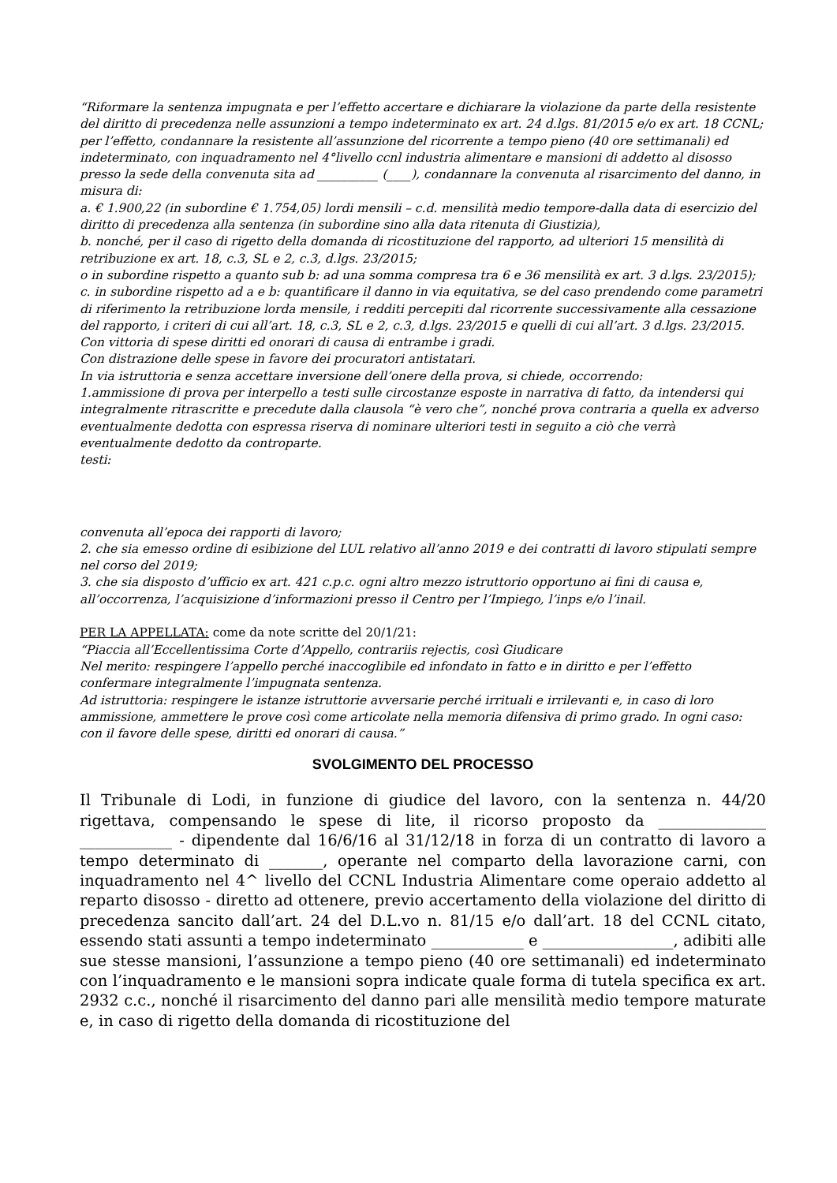“Riformare la sentenza impugnata e per l’effetto accertare e dichiarare la violazione da parte della resistente del diritto di precedenza nelle assunzioni a tempo indeterminato ex art. 24 d.lgs. 81/2015 e/o ex art. 18 CCNL;
per l’effetto, condannare la resistente all’assunzione del ricorrente a tempo pieno (40 ore settimanali) ed indeterminato, con inquadramento nel 4°livello ccnl industria alimentare e mansioni di addetto al disosso presso la sede della convenuta sita ad __________ (____), condannare la convenuta al risarcimento del danno, in misura di:
a. € 1.900,22 (in subordine € 1.754,05) lordi mensili – c.d. mensilità medio tempore-dalla data di esercizio del diritto di precedenza alla sentenza (in subordine sino alla data ritenuta di Giustizia),
b. nonché, per il caso di rigetto della domanda di ricostituzione del rapporto, ad ulteriori 15 mensilità di retribuzione ex art. 18, c.3, SL e 2, c.3, d.lgs. 23/2015;
o in subordine rispetto a quanto sub b: ad una somma compresa tra 6 e 36 mensilità ex art. 3 d.lgs. 23/2015);
c. in subordine rispetto ad a e b: quantificare il danno in via equitativa, se del caso prendendo come parametri di riferimento la retribuzione lorda mensile, i redditi percepiti dal ricorrente successivamente alla cessazione del rapporto, i criteri di cui all’art. 18, c.3, SL e 2, c.3, d.lgs. 23/2015 e quelli di cui all’art. 3 d.lgs. 23/2015.
Con vittoria di spese diritti ed onorari di causa di entrambe i gradi.
Con distrazione delle spese in favore dei procuratori antistatari.
In via istruttoria e senza accettare inversione dell’onere della prova, si chiede, occorrendo:
1.ammissione di prova per interpello a testi sulle circostanze esposte in narrativa di fatto, da intendersi qui integralmente ritrascritte e precedute dalla clausola “è vero che”, nonché prova contraria a quella ex adverso eventualmente dedotta con espressa riserva di nominare ulteriori testi in seguito a ciò che verrà eventualmente dedotto da controparte.
testi:
convenuta all’epoca dei rapporti di lavoro;
2. che sia emesso ordine di esibizione del LUL relativo all’anno 2019 e dei contratti di lavoro stipulati sempre nel corso del 2019;
3. che sia disposto d’ufficio ex art. 421 c.p.c. ogni altro mezzo istruttorio opportuno ai fini di causa e, all’occorrenza, l’acquisizione d’informazioni presso il Centro per l’Impiego, l’inps e/o l’inail.
PER LA APPELLATA: come da note scritte del 20/1/21:
“Piaccia all’Eccellentissima Corte d’Appello, contrariis rejectis, così Giudicare
Nel merito: respingere l’appello perché inaccoglibile ed infondato in fatto e in diritto e per l’effetto confermare integralmente l’impugnata sentenza.
Ad istruttoria: respingere le istanze istruttorie avversarie perché irrituali e irrilevanti e, in caso di loro ammissione, ammettere le prove così come articolate nella memoria difensiva di primo grado. In ogni caso: con il favore delle spese, diritti ed onorari di causa.”
SVOLGIMENTO DEL PROCESSO
Il Tribunale di Lodi, in funzione di giudice del lavoro, con la sentenza n. 44/20 rigettava, compensando le spese di lite, il ricorso proposto da ______________ ____________ - dipendente dal 16/6/16 al 31/12/18 in forza di un contratto di lavoro a tempo determinato di _______, operante nel comparto della lavorazione carni, con inquadramento nel 4^ livello del CCNL Industria Alimentare come operaio addetto al reparto disosso - diretto ad ottenere, previo accertamento della violazione del diritto di precedenza sancito dall’art. 24 del D.L.vo n. 81/15 e/o dall’art. 18 del CCNL citato, essendo stati assunti a tempo indeterminato ____________ e _________________, adibiti alle sue stesse mansioni, l’assunzione a tempo pieno (40 ore settimanali) ed indeterminato con l’inquadramento e le mansioni sopra indicate quale forma di tutela specifica ex art. 2932 c.c., nonché il risarcimento del danno pari alle mensilità medio tempore maturate e, in caso di rigetto della domanda di ricostituzione del